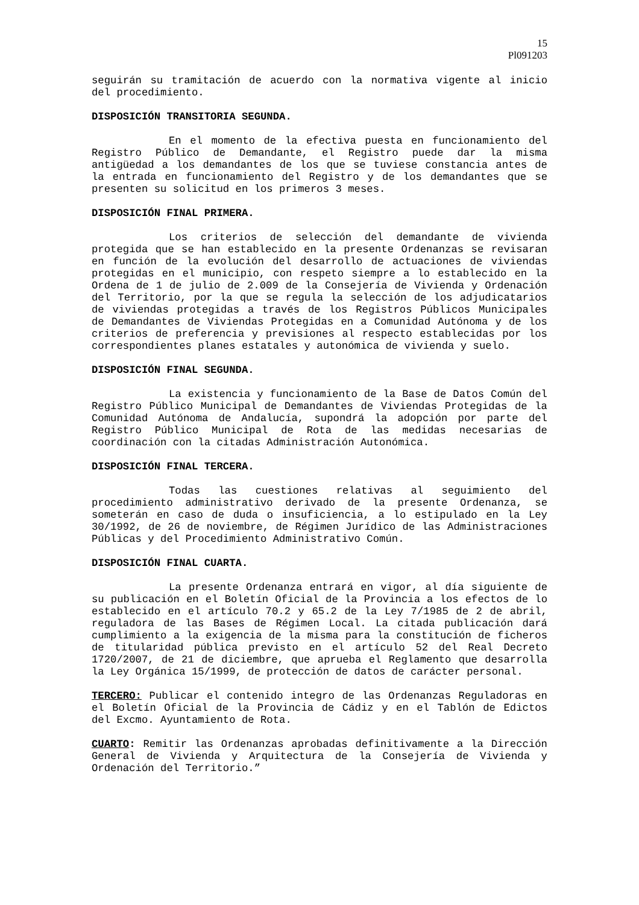15
Pl091203
seguirán su tramitación de acuerdo con la normativa vigente al inicio del procedimiento.
DISPOSICIÓN TRANSITORIA SEGUNDA.
En el momento de la efectiva puesta en funcionamiento del Registro Público de Demandante, el Registro puede dar la misma antigüedad a los demandantes de los que se tuviese constancia antes de la entrada en funcionamiento del Registro y de los demandantes que se presenten su solicitud en los primeros 3 meses.
DISPOSICIÓN FINAL PRIMERA.
Los criterios de selección del demandante de vivienda protegida que se han establecido en la presente Ordenanzas se revisaran en función de la evolución del desarrollo de actuaciones de viviendas protegidas en el municipio, con respeto siempre a lo establecido en la Ordena de 1 de julio de 2.009 de la Consejería de Vivienda y Ordenación del Territorio, por la que se regula la selección de los adjudicatarios de viviendas protegidas a través de los Registros Públicos Municipales de Demandantes de Viviendas Protegidas en a Comunidad Autónoma y de los criterios de preferencia y previsiones al respecto establecidas por los correspondientes planes estatales y autonómica de vivienda y suelo.
DISPOSICIÓN FINAL SEGUNDA.
La existencia y funcionamiento de la Base de Datos Común del Registro Público Municipal de Demandantes de Viviendas Protegidas de la Comunidad Autónoma de Andalucía, supondrá la adopción por parte del Registro Público Municipal de Rota de las medidas necesarias de coordinación con la citadas Administración Autonómica.
DISPOSICIÓN FINAL TERCERA.
Todas las cuestiones relativas al seguimiento del procedimiento administrativo derivado de la presente Ordenanza, se someterán en caso de duda o insuficiencia, a lo estipulado en la Ley 30/1992, de 26 de noviembre, de Régimen Jurídico de las Administraciones Públicas y del Procedimiento Administrativo Común.
DISPOSICIÓN FINAL CUARTA.
La presente Ordenanza entrará en vigor, al día siguiente de su publicación en el Boletín Oficial de la Provincia a los efectos de lo establecido en el artículo 70.2 y 65.2 de la Ley 7/1985 de 2 de abril, reguladora de las Bases de Régimen Local. La citada publicación dará cumplimiento a la exigencia de la misma para la constitución de ficheros de titularidad pública previsto en el artículo 52 del Real Decreto 1720/2007, de 21 de diciembre, que aprueba el Reglamento que desarrolla la Ley Orgánica 15/1999, de protección de datos de carácter personal.
TERCERO: Publicar el contenido integro de las Ordenanzas Reguladoras en el Boletín Oficial de la Provincia de Cádiz y en el Tablón de Edictos del Excmo. Ayuntamiento de Rota.
CUARTO: Remitir las Ordenanzas aprobadas definitivamente a la Dirección General de Vivienda y Arquitectura de la Consejería de Vivienda y Ordenación del Territorio.”